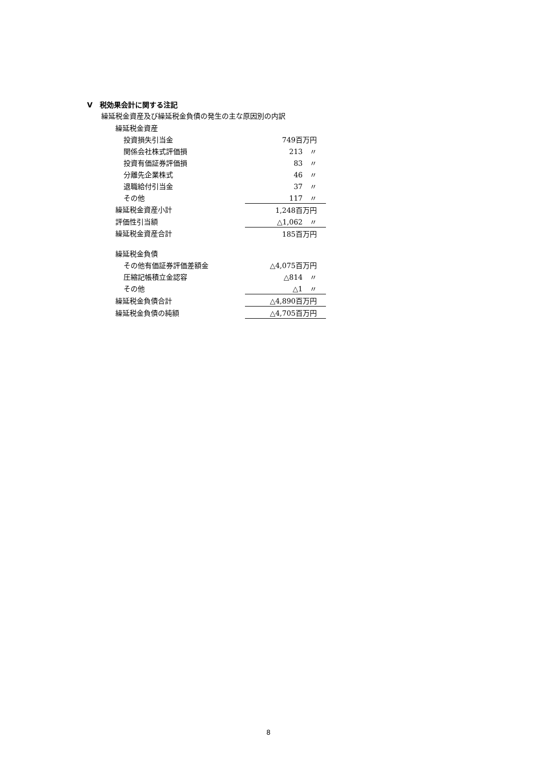Ⅴ　税効果会計に関する注記
繰延税金資産及び繰延税金負債の発生の主な原因別の内訳
| 繰延税金資産 | | |
| | 投資損失引当金 | 749百万円 |
| | 関係会社株式評価損 | 213 〃 |
| | 投資有価証券評価損 | 83 〃 |
| | 分離先企業株式 | 46 〃 |
| | 退職給付引当金 | 37 〃 |
| | その他 | 117 〃 |
| 繰延税金資産小計 | | 1,248百万円 |
| 評価性引当額 | | △1,062 〃 |
| 繰延税金資産合計 | | 185百万円 |
| 繰延税金負債 | | |
| | その他有価証券評価差額金 | △4,075百万円 |
| | 圧縮記帳積立金認容 | △814 〃 |
| | その他 | △1 〃 |
| 繰延税金負債合計 | | △4,890百万円 |
| 繰延税金負債の純額 | | △4,705百万円 |
8